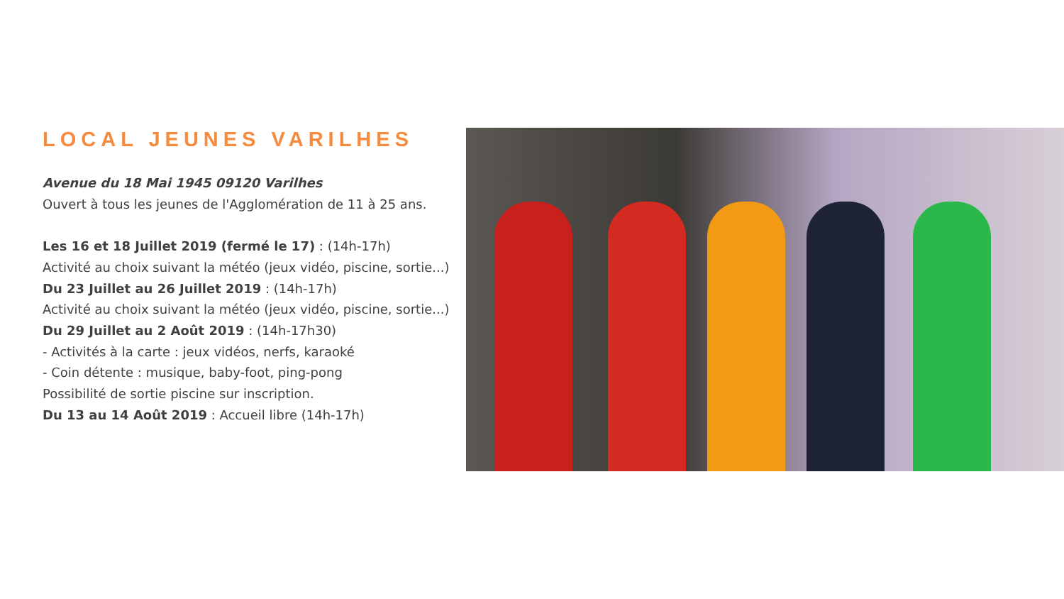LOCAL JEUNES VARILHES
Avenue du 18 Mai 1945 09120 Varilhes
Ouvert à tous les jeunes de l'Agglomération de 11 à 25 ans.
Les 16 et 18 Juillet 2019 (fermé le 17) : (14h-17h)
Activité au choix suivant la météo (jeux vidéo, piscine, sortie...)
Du 23 Juillet au 26 Juillet 2019 : (14h-17h)
Activité au choix suivant la météo (jeux vidéo, piscine, sortie...)
Du 29 Juillet au 2 Août 2019 : (14h-17h30)
- Activités à la carte : jeux vidéos, nerfs, karaoké
- Coin détente : musique, baby-foot, ping-pong
Possibilité de sortie piscine sur inscription.
Du 13 au 14 Août 2019 : Accueil libre (14h-17h)